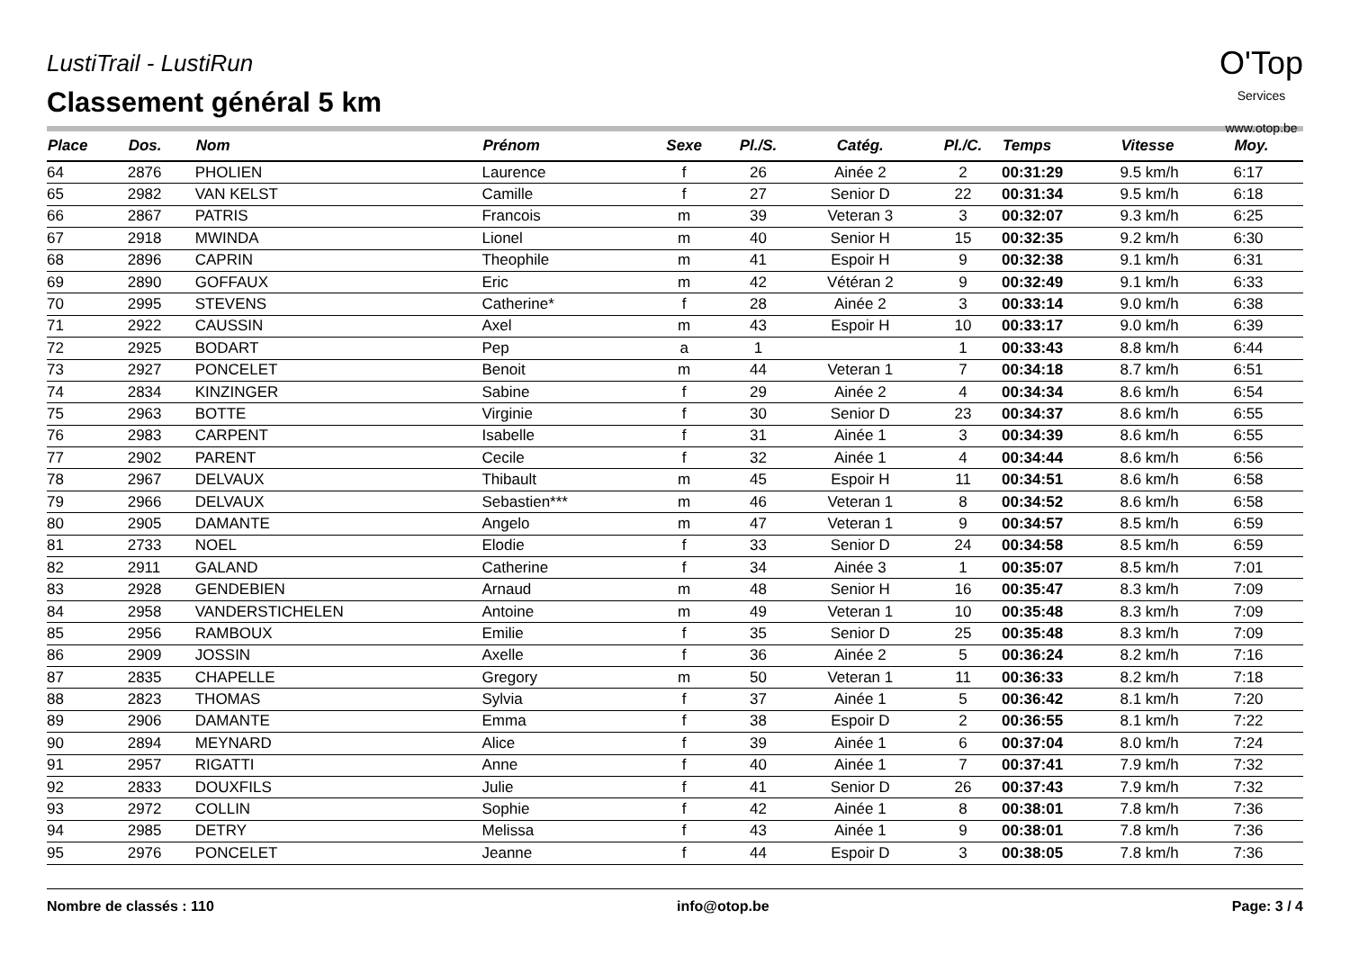O'Top
Services
www.otop.be
LustiTrail - LustiRun
Classement général 5 km
| Place | Dos. | Nom | Prénom | Sexe | Pl./S. | Catég. | Pl./C. | Temps | Vitesse | Moy. |
| --- | --- | --- | --- | --- | --- | --- | --- | --- | --- | --- |
| 64 | 2876 | PHOLIEN | Laurence | f | 26 | Ainée 2 | 2 | 00:31:29 | 9.5 km/h | 6:17 |
| 65 | 2982 | VAN KELST | Camille | f | 27 | Senior D | 22 | 00:31:34 | 9.5 km/h | 6:18 |
| 66 | 2867 | PATRIS | Francois | m | 39 | Veteran 3 | 3 | 00:32:07 | 9.3 km/h | 6:25 |
| 67 | 2918 | MWINDA | Lionel | m | 40 | Senior H | 15 | 00:32:35 | 9.2 km/h | 6:30 |
| 68 | 2896 | CAPRIN | Theophile | m | 41 | Espoir H | 9 | 00:32:38 | 9.1 km/h | 6:31 |
| 69 | 2890 | GOFFAUX | Eric | m | 42 | Vétéran 2 | 9 | 00:32:49 | 9.1 km/h | 6:33 |
| 70 | 2995 | STEVENS | Catherine* | f | 28 | Ainée 2 | 3 | 00:33:14 | 9.0 km/h | 6:38 |
| 71 | 2922 | CAUSSIN | Axel | m | 43 | Espoir H | 10 | 00:33:17 | 9.0 km/h | 6:39 |
| 72 | 2925 | BODART | Pep | a | 1 | | 1 | 00:33:43 | 8.8 km/h | 6:44 |
| 73 | 2927 | PONCELET | Benoit | m | 44 | Veteran 1 | 7 | 00:34:18 | 8.7 km/h | 6:51 |
| 74 | 2834 | KINZINGER | Sabine | f | 29 | Ainée 2 | 4 | 00:34:34 | 8.6 km/h | 6:54 |
| 75 | 2963 | BOTTE | Virginie | f | 30 | Senior D | 23 | 00:34:37 | 8.6 km/h | 6:55 |
| 76 | 2983 | CARPENT | Isabelle | f | 31 | Ainée 1 | 3 | 00:34:39 | 8.6 km/h | 6:55 |
| 77 | 2902 | PARENT | Cecile | f | 32 | Ainée 1 | 4 | 00:34:44 | 8.6 km/h | 6:56 |
| 78 | 2967 | DELVAUX | Thibault | m | 45 | Espoir H | 11 | 00:34:51 | 8.6 km/h | 6:58 |
| 79 | 2966 | DELVAUX | Sebastien*** | m | 46 | Veteran 1 | 8 | 00:34:52 | 8.6 km/h | 6:58 |
| 80 | 2905 | DAMANTE | Angelo | m | 47 | Veteran 1 | 9 | 00:34:57 | 8.5 km/h | 6:59 |
| 81 | 2733 | NOEL | Elodie | f | 33 | Senior D | 24 | 00:34:58 | 8.5 km/h | 6:59 |
| 82 | 2911 | GALAND | Catherine | f | 34 | Ainée 3 | 1 | 00:35:07 | 8.5 km/h | 7:01 |
| 83 | 2928 | GENDEBIEN | Arnaud | m | 48 | Senior H | 16 | 00:35:47 | 8.3 km/h | 7:09 |
| 84 | 2958 | VANDERSTICHELEN | Antoine | m | 49 | Veteran 1 | 10 | 00:35:48 | 8.3 km/h | 7:09 |
| 85 | 2956 | RAMBOUX | Emilie | f | 35 | Senior D | 25 | 00:35:48 | 8.3 km/h | 7:09 |
| 86 | 2909 | JOSSIN | Axelle | f | 36 | Ainée 2 | 5 | 00:36:24 | 8.2 km/h | 7:16 |
| 87 | 2835 | CHAPELLE | Gregory | m | 50 | Veteran 1 | 11 | 00:36:33 | 8.2 km/h | 7:18 |
| 88 | 2823 | THOMAS | Sylvia | f | 37 | Ainée 1 | 5 | 00:36:42 | 8.1 km/h | 7:20 |
| 89 | 2906 | DAMANTE | Emma | f | 38 | Espoir D | 2 | 00:36:55 | 8.1 km/h | 7:22 |
| 90 | 2894 | MEYNARD | Alice | f | 39 | Ainée 1 | 6 | 00:37:04 | 8.0 km/h | 7:24 |
| 91 | 2957 | RIGATTI | Anne | f | 40 | Ainée 1 | 7 | 00:37:41 | 7.9 km/h | 7:32 |
| 92 | 2833 | DOUXFILS | Julie | f | 41 | Senior D | 26 | 00:37:43 | 7.9 km/h | 7:32 |
| 93 | 2972 | COLLIN | Sophie | f | 42 | Ainée 1 | 8 | 00:38:01 | 7.8 km/h | 7:36 |
| 94 | 2985 | DETRY | Melissa | f | 43 | Ainée 1 | 9 | 00:38:01 | 7.8 km/h | 7:36 |
| 95 | 2976 | PONCELET | Jeanne | f | 44 | Espoir D | 3 | 00:38:05 | 7.8 km/h | 7:36 |
Nombre de classés : 110 info@otop.be Page: 3 / 4